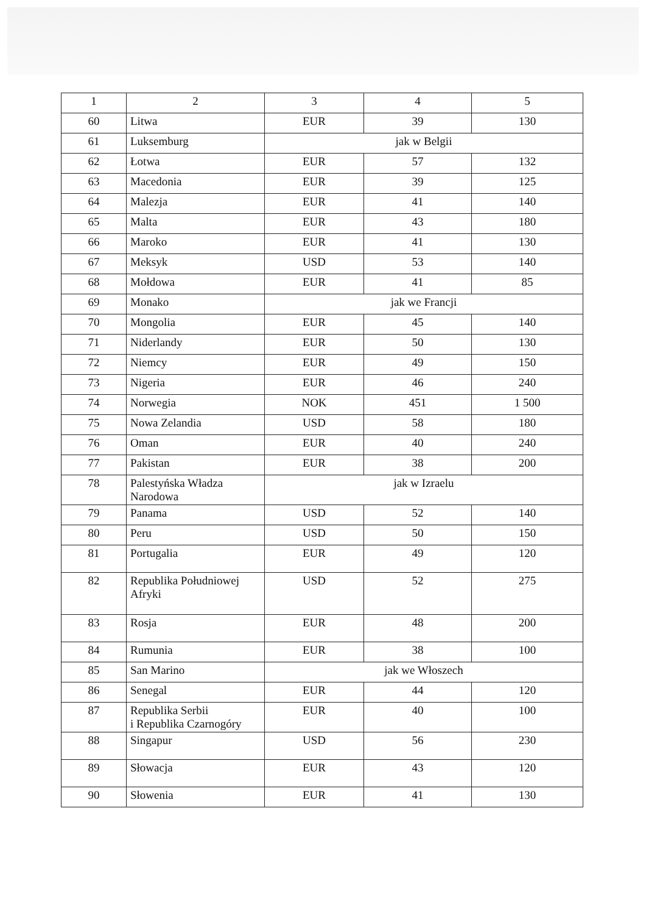| 1 | 2 | 3 | 4 | 5 |
| 60 | Litwa | EUR | 39 | 130 |
| 61 | Luksemburg | jak w Belgii | | |
| 62 | Łotwa | EUR | 57 | 132 |
| 63 | Macedonia | EUR | 39 | 125 |
| 64 | Malezja | EUR | 41 | 140 |
| 65 | Malta | EUR | 43 | 180 |
| 66 | Maroko | EUR | 41 | 130 |
| 67 | Meksyk | USD | 53 | 140 |
| 68 | Mołdowa | EUR | 41 | 85 |
| 69 | Monako | jak we Francji | | |
| 70 | Mongolia | EUR | 45 | 140 |
| 71 | Niderlandy | EUR | 50 | 130 |
| 72 | Niemcy | EUR | 49 | 150 |
| 73 | Nigeria | EUR | 46 | 240 |
| 74 | Norwegia | NOK | 451 | 1 500 |
| 75 | Nowa Zelandia | USD | 58 | 180 |
| 76 | Oman | EUR | 40 | 240 |
| 77 | Pakistan | EUR | 38 | 200 |
| 78 | Palestyńska Władza Narodowa | jak w Izraelu | | |
| 79 | Panama | USD | 52 | 140 |
| 80 | Peru | USD | 50 | 150 |
| 81 | Portugalia | EUR | 49 | 120 |
| 82 | Republika Południowej Afryki | USD | 52 | 275 |
| 83 | Rosja | EUR | 48 | 200 |
| 84 | Rumunia | EUR | 38 | 100 |
| 85 | San Marino | jak we Włoszech | | |
| 86 | Senegal | EUR | 44 | 120 |
| 87 | Republika Serbii i Republika Czarnogóry | EUR | 40 | 100 |
| 88 | Singapur | USD | 56 | 230 |
| 89 | Słowacja | EUR | 43 | 120 |
| 90 | Słowenia | EUR | 41 | 130 |